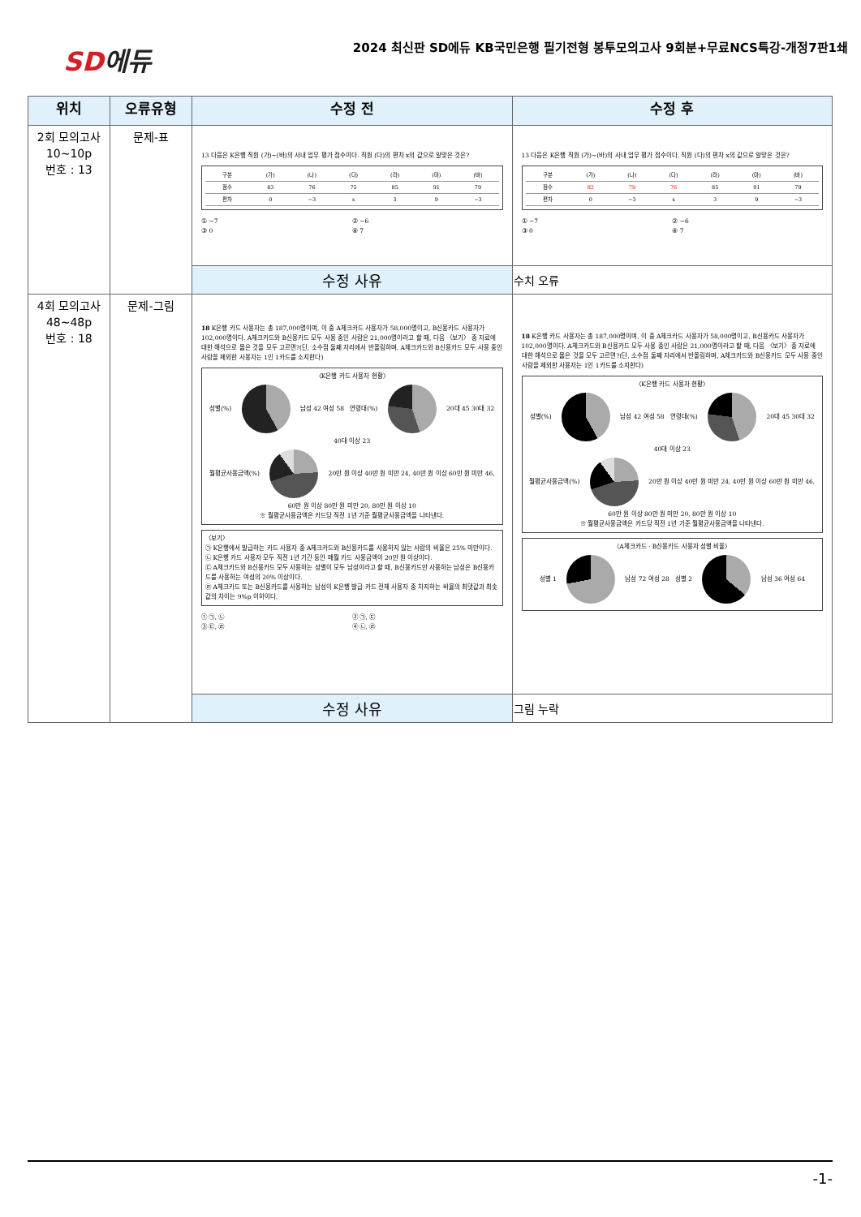SD에듀
2024 최신판 SD에듀 KB국민은행 필기전형 봉투모의고사 9회분+무료NCS특강-개정7판1쇄
| 위치 | 오류유형 | 수정 전 | 수정 후 |
| --- | --- | --- | --- |
| 2회 모의고사 10~10p 번호 : 13 | 문제-표 | 13 다음은 K은행 직원 (가)~(바)의 사내 업무 평가 점수이다. 직원 (다)의 편차 x의 값으로 알맞은 것은? / 구분 / (가) / (나) / (다) / (라) / (마) / (바) / / 점수 / 83 / 76 / 75 / 85 / 91 / 79 / / 편차 / 0 / −3 / x / 3 / 9 / −3 / ① −7 ② −6 ③ 0 ④ 7 | 13 다음은 K은행 직원 (가)~(바)의 사내 업무 평가 점수이다. 직원 (다)의 편차 x의 값으로 알맞은 것은? / 구분 / (가) / (나) / (다) / (라) / (마) / (바) / / 점수 / 82 / 79 / 76 / 85 / 91 / 79 / / 편차 / 0 / −3 / x / 3 / 9 / −3 / ① −7 ② −6 ③ 0 ④ 7 |
| | | 수정 사유 | 수치 오류 |
| 4회 모의고사 48~48p 번호 : 18 | 문제-그림 | 18 K은행 카드 사용자는 총 187,000명이며, 이 중 A체크카드 사용자가 58,000명이고, B신용카드 사용자가 102,000명이다. A체크카드와 B신용카드 모두 사용 중인 사람은 21,000명이라고 할 때, 다음 〈보기〉 중 자료에 대한 해석으로 옳은 것을 모두 고르면?(단, 소수점 둘째 자리에서 반올림하며, A체크카드와 B신용카드 모두 사용 중인 사람을 제외한 사용자는 1인 1카드를 소지한다) 〈K은행 카드 사용자 현황〉 성별(%) 남성 42 여성 58 연령대(%) 20대 45 30대 32 40대 이상 23 월평균사용금액(%) 20만 원 이상 40만 원 미만 24, 40만 원 이상 60만 원 미만 46, 60만 원 이상 80만 원 미만 20, 80만 원 이상 10 ※ 월평균사용금액은 카드당 직전 1년 기준 월평균사용금액을 나타낸다. 〈보기〉 ㉠ K은행에서 발급하는 카드 사용자 중 A체크카드와 B신용카드를 사용하지 않는 사람의 비율은 25% 미만이다. ㉡ K은행 카드 사용자 모두 직전 1년 기간 동안 매월 카드 사용금액이 20만 원 이상이다. ㉢ A체크카드와 B신용카드 모두 사용하는 성별이 모두 남성이라고 할 때, B신용카드만 사용하는 남성은 B신용카드를 사용하는 여성의 20% 이상이다. ㉣ A체크카드 또는 B신용카드를 사용하는 남성이 K은행 발급 카드 전체 사용자 중 차지하는 비율의 최댓값과 최솟값의 차이는 9%p 이하이다. ① ㉠, ㉡ ② ㉠, ㉢ ③ ㉢, ㉣ ④ ㉡, ㉣ | 18 K은행 카드 사용자는 총 187,000명이며, 이 중 A체크카드 사용자가 58,000명이고, B신용카드 사용자가 102,000명이다. A체크카드와 B신용카드 모두 사용 중인 사람은 21,000명이라고 할 때, 다음 〈보기〉 중 자료에 대한 해석으로 옳은 것을 모두 고르면?(단, 소수점 둘째 자리에서 반올림하며, A체크카드와 B신용카드 모두 사용 중인 사람을 제외한 사용자는 1인 1카드를 소지한다) 〈K은행 카드 사용자 현황〉 성별(%) 남성 42 여성 58 연령대(%) 20대 45 30대 32 40대 이상 23 월평균사용금액(%) 20만 원 이상 40만 원 미만 24, 40만 원 이상 60만 원 미만 46, 60만 원 이상 80만 원 미만 20, 80만 원 이상 10 ※ 월평균사용금액은 카드당 직전 1년 기준 월평균사용금액을 나타낸다. 〈A체크카드 · B신용카드 사용자 성별 비율〉 성별 1 남성 72 여성 28 성별 2 남성 36 여성 64 |
| | | 수정 사유 | 그림 누락 |
-1-